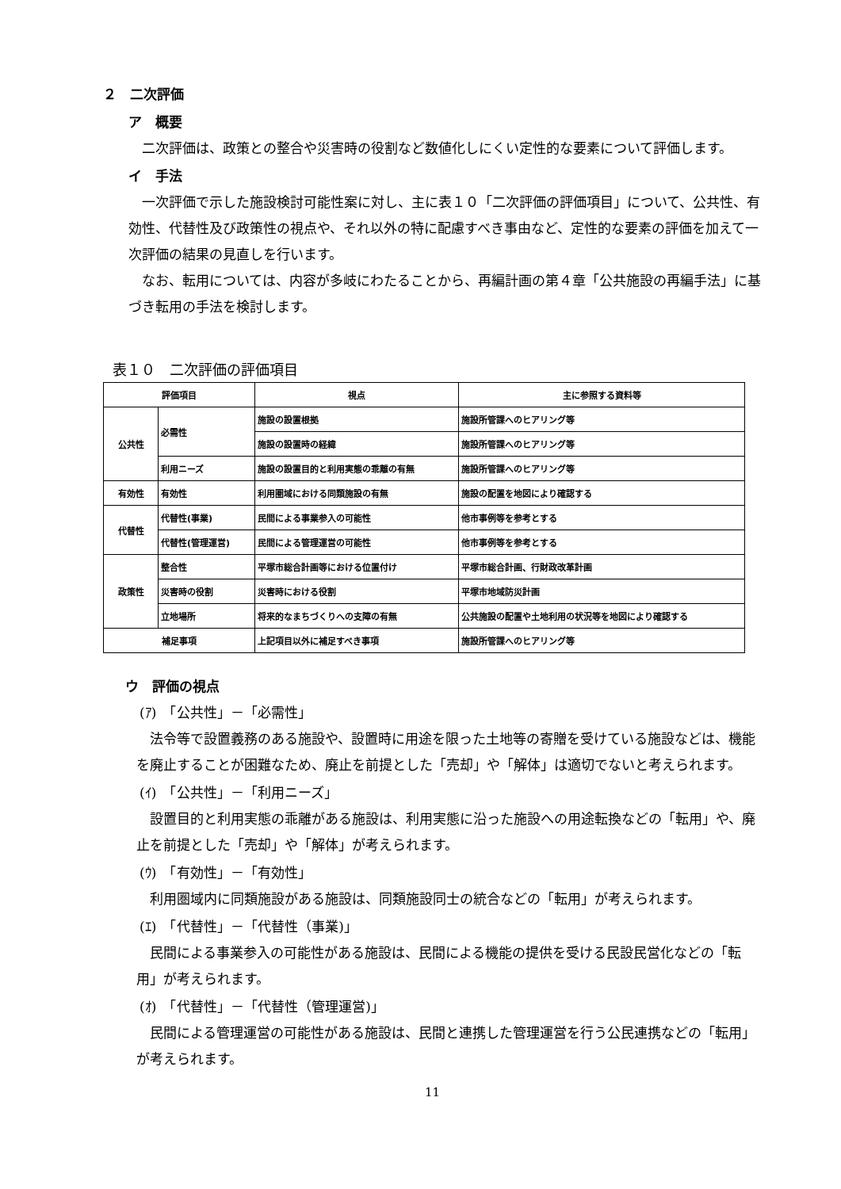２　二次評価
ア　概要
二次評価は、政策との整合や災害時の役割など数値化しにくい定性的な要素について評価します。
イ　手法
一次評価で示した施設検討可能性案に対し、主に表１０「二次評価の評価項目」について、公共性、有効性、代替性及び政策性の視点や、それ以外の特に配慮すべき事由など、定性的な要素の評価を加えて一次評価の結果の見直しを行います。
なお、転用については、内容が多岐にわたることから、再編計画の第４章「公共施設の再編手法」に基づき転用の手法を検討します。
表１０　二次評価の評価項目
| 評価項目 | | 視点 | 主に参照する資料等 |
| --- | --- | --- | --- |
| 公共性 | 必需性 | 施設の設置根拠 | 施設所管課へのヒアリング等 |
| | | 施設の設置時の経緯 | 施設所管課へのヒアリング等 |
| | 利用ニーズ | 施設の設置目的と利用実態の乖離の有無 | 施設所管課へのヒアリング等 |
| 有効性 | 有効性 | 利用圏域における同類施設の有無 | 施設の配置を地図により確認する |
| 代替性 | 代替性(事業) | 民間による事業参入の可能性 | 他市事例等を参考とする |
| | 代替性(管理運営) | 民間による管理運営の可能性 | 他市事例等を参考とする |
| 政策性 | 整合性 | 平塚市総合計画等における位置付け | 平塚市総合計画、行財政改革計画 |
| | 災害時の役割 | 災害時における役割 | 平塚市地域防災計画 |
| | 立地場所 | 将来的なまちづくりへの支障の有無 | 公共施設の配置や土地利用の状況等を地図により確認する |
| 補足事項 | | 上記項目以外に補足すべき事項 | 施設所管課へのヒアリング等 |
ウ　評価の視点
(ｱ)　「公共性」－「必需性」
法令等で設置義務のある施設や、設置時に用途を限った土地等の寄贈を受けている施設などは、機能を廃止することが困難なため、廃止を前提とした「売却」や「解体」は適切でないと考えられます。
(ｲ)　「公共性」－「利用ニーズ」
設置目的と利用実態の乖離がある施設は、利用実態に沿った施設への用途転換などの「転用」や、廃止を前提とした「売却」や「解体」が考えられます。
(ｳ)　「有効性」－「有効性」
利用圏域内に同類施設がある施設は、同類施設同士の統合などの「転用」が考えられます。
(ｴ)　「代替性」－「代替性（事業)」
民間による事業参入の可能性がある施設は、民間による機能の提供を受ける民設民営化などの「転用」が考えられます。
(ｵ)　「代替性」－「代替性（管理運営)」
民間による管理運営の可能性がある施設は、民間と連携した管理運営を行う公民連携などの「転用」が考えられます。
11